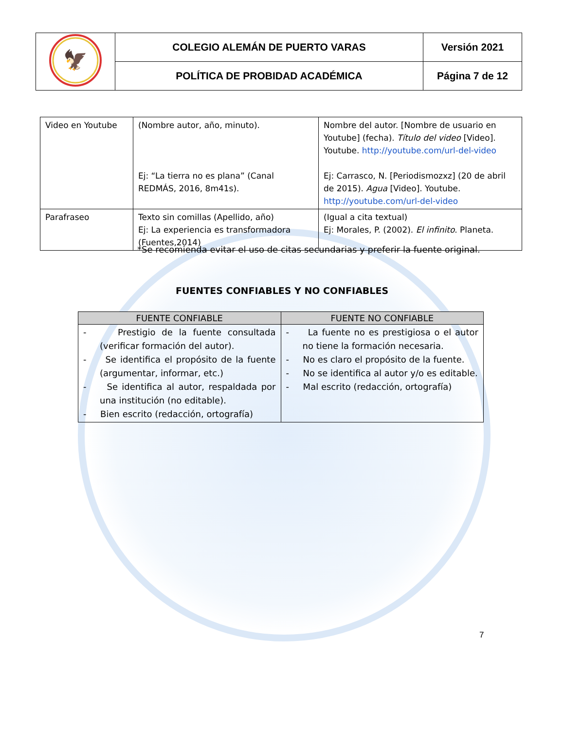| 🦅 | COLEGIO ALEMÁN DE PUERTO VARAS | Versión 2021 |
| | POLÍTICA DE PROBIDAD ACADÉMICA | Página 7 de 12 |
| Video en Youtube | (Nombre autor, año, minuto). Ej: “La tierra no es plana” (Canal REDMÁS, 2016, 8m41s). | Nombre del autor. [Nombre de usuario en Youtube] (fecha). Título del video [Video]. Youtube. http://youtube.com/url-del-video Ej: Carrasco, N. [Periodismozxz] (20 de abril de 2015). Agua [Video]. Youtube. http://youtube.com/url-del-video |
| Parafraseo | Texto sin comillas (Apellido, año) Ej: La experiencia es transformadora (Fuentes,2014) | (Igual a cita textual) Ej: Morales, P. (2002). El infinito . Planeta. |
*Se recomienda evitar el uso de citas secundarias y preferir la fuente original.
FUENTES CONFIABLES Y NO CONFIABLES
| FUENTE CONFIABLE | FUENTE NO CONFIABLE |
| --- | --- |
| - Prestigio de la fuente consultada (verificar formación del autor). - Se identifica el propósito de la fuente (argumentar, informar, etc.) - Se identifica al autor, respaldada por una institución (no editable). - Bien escrito (redacción, ortografía) | - La fuente no es prestigiosa o el autor no tiene la formación necesaria. - No es claro el propósito de la fuente. - No se identifica al autor y/o es editable. - Mal escrito (redacción, ortografía) |
7